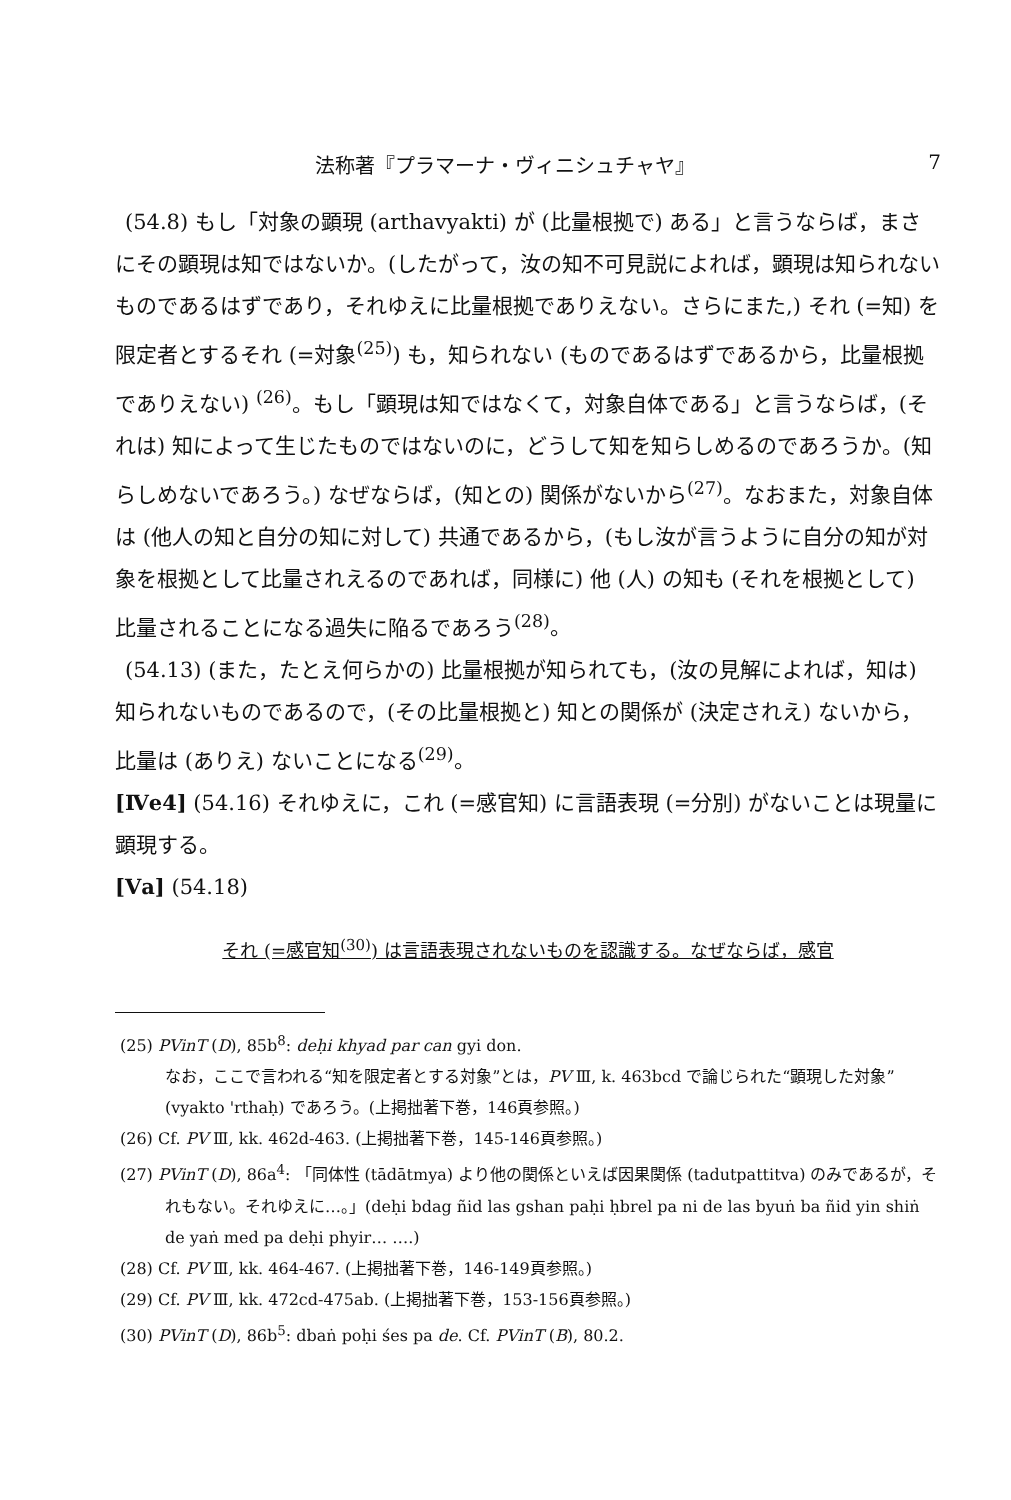法称著『プラマーナ・ヴィニシュチャヤ』 7
(54.8) もし「対象の顕現 (arthavyakti) が (比量根拠で) ある」と言うならば，まさにその顕現は知ではないか。(したがって，汝の知不可見説によれば，顕現は知られないものであるはずであり，それゆえに比量根拠でありえない。さらにまた,) それ (=知) を限定者とするそれ (=対象<sup>(25)</sup>) も，知られない (ものであるはずであるから，比量根拠でありえない) <sup>(26)</sup>。もし「顕現は知ではなくて，対象自体である」と言うならば，(それは) 知によって生じたものではないのに，どうして知を知らしめるのであろうか。(知らしめないであろう。) なぜならば，(知との) 関係がないから<sup>(27)</sup>。なおまた，対象自体は (他人の知と自分の知に対して) 共通であるから，(もし汝が言うように自分の知が対象を根拠として比量されえるのであれば，同様に) 他 (人) の知も (それを根拠として) 比量されることになる過失に陥るであろう<sup>(28)</sup>。
(54.13) (また，たとえ何らかの) 比量根拠が知られても，(汝の見解によれば，知は) 知られないものであるので，(その比量根拠と) 知との関係が (決定されえ) ないから，比量は (ありえ) ないことになる<sup>(29)</sup>。
[Ⅳe4] (54.16) それゆえに，これ (=感官知) に言語表現 (=分別) がないことは現量に顕現する。
[Ⅴa] (54.18)
それ (=感官知<sup>(30)</sup>) は言語表現されないものを認識する。なぜならば，感官
(25) PVinT (D), 85b<sup>8</sup>: deḥi khyad par can gyi don.
なお，ここで言われる“知を限定者とする対象”とは，PV Ⅲ, k. 463bcd で論じられた“顕現した対象” (vyakto 'rthaḥ) であろう。(上掲拙著下巻，146頁参照。)
(26) Cf. PV Ⅲ, kk. 462d-463. (上掲拙著下巻，145-146頁参照。)
(27) PVinT (D), 86a<sup>4</sup>: 「同体性 (tādātmya) より他の関係といえば因果関係 (tadutpattitva) のみであるが，それもない。それゆえに…。」(deḥi bdag ñid las gshan paḥi ḥbrel pa ni de las byuṅ ba ñid yin shiṅ de yaṅ med pa deḥi phyir… ….)
(28) Cf. PV Ⅲ, kk. 464-467. (上掲拙著下巻，146-149頁参照。)
(29) Cf. PV Ⅲ, kk. 472cd-475ab. (上掲拙著下巻，153-156頁参照。)
(30) PVinT (D), 86b<sup>5</sup>: dbaṅ poḥi śes pa de. Cf. PVinT (B), 80.2.